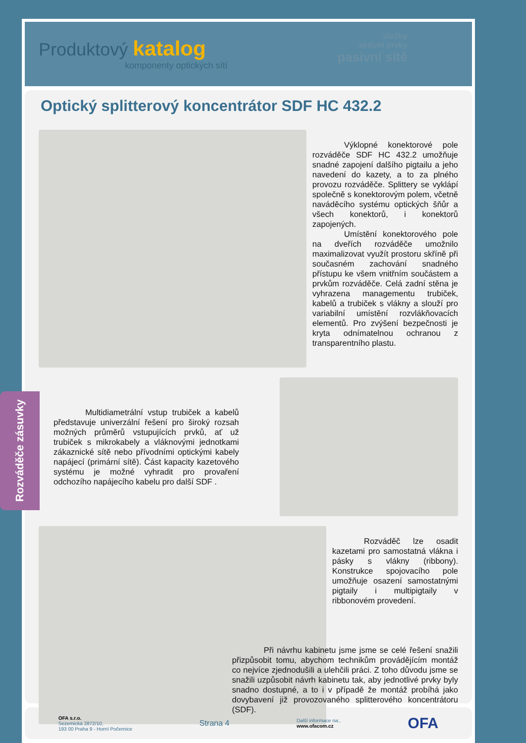Produktový katalog
komponenty optických sítí
služby
aktivní prvky
pasivní sítě
Optický splitterový koncentrátor SDF HC 432.2
Výklopné konektorové pole rozváděče SDF HC 432.2 umožňuje snadné zapojení dalšího pigtailu a jeho navedení do kazety, a to za plného provozu rozváděče. Splittery se vyklápí společně s konektorovým polem, včetně naváděcího systému optických šňůr a všech konektorů, i konektorů zapojených.
Umístění konektorového pole na dveřích rozváděče umožnilo maximalizovat využít prostoru skříně při současném zachování snadného přístupu ke všem vnitřním součástem a prvkům rozváděče. Celá zadní stěna je vyhrazena managementu trubiček, kabelů a trubiček s vlákny a slouží pro variabilní umístění rozvlákňovacích elementů. Pro zvýšení bezpečnosti je kryta odnímatelnou ochranou z transparentního plastu.
Multidiametrální vstup trubiček a kabelů představuje univerzální řešení pro široký rozsah možných průměrů vstupujících prvků, ať už trubiček s mikrokabely a vláknovými jednotkami zákaznické sítě nebo přívodními optickými kabely napájecí (primární sítě). Část kapacity kazetového systému je možné vyhradit pro provaření odchozího napájecího kabelu pro další SDF .
Rozváděč lze osadit kazetami pro samostatná vlákna i pásky s vlákny (ribbony). Konstrukce spojovacího pole umožňuje osazení samostatnými pigtaily i multipigtaily v ribbonovém provedení.
Při návrhu kabinetu jsme jsme se celé řešení snažili přizpůsobit tomu, abychom technikům provádějícím montáž co nejvíce zjednodušili a ulehčili práci. Z toho důvodu jsme se snažili uzpůsobit návrh kabinetu tak, aby jednotlivé prvky byly snadno dostupné, a to i v případě že montáž probíhá jako dovybavení již provozovaného splitterového koncentrátoru (SDF).
OFA s.r.o.
Sezemická 2872/10,
193 00 Praha 9 - Horní Počernice
Strana 4
Další informace na:,
www.ofacom.cz
OFA
Rozváděče zásuvky